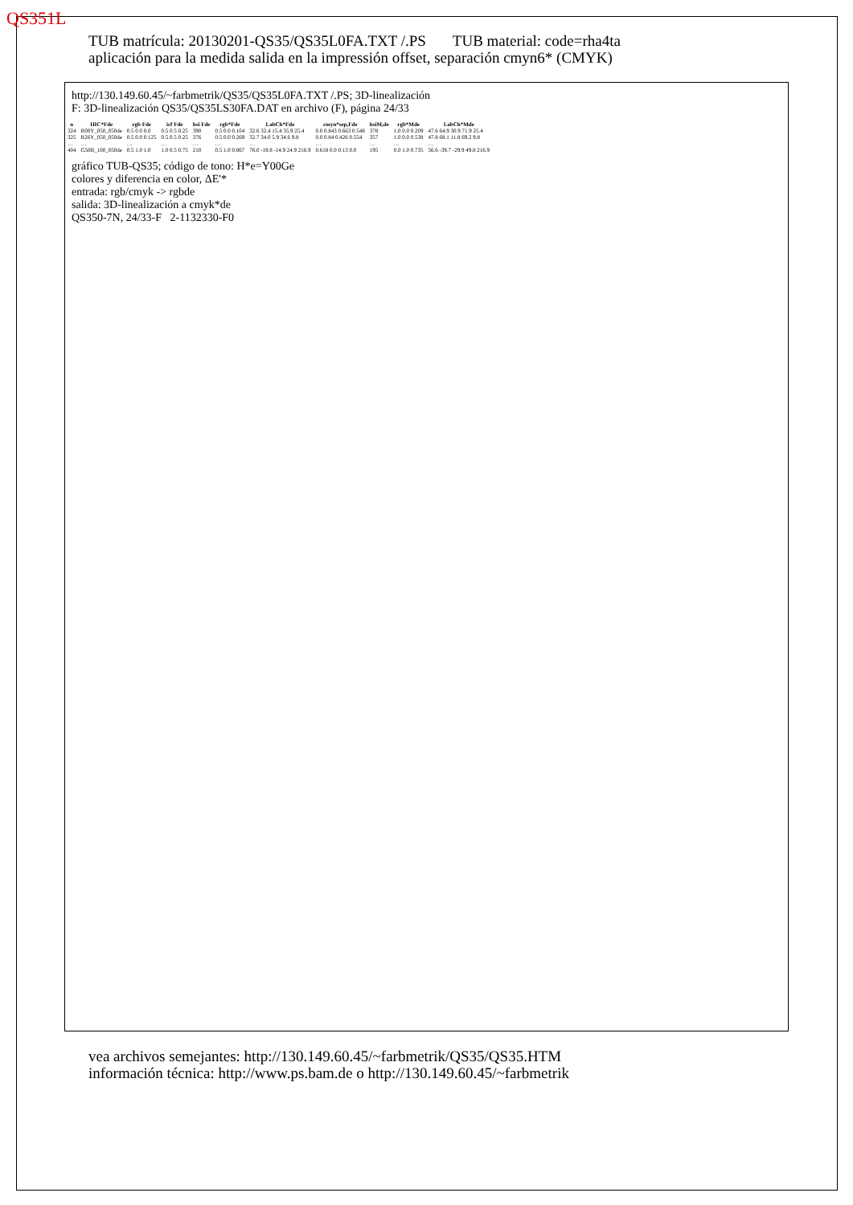QS351L
TUB matrícula: 20130201-QS35/QS35L0FA.TXT /.PS TUB material: code=rha4ta
aplicación para la medida salida en la impressión offset, separación cmyn6* (CMYK)
http://130.149.60.45/~farbmetrik/QS35/QS35L0FA.TXT /.PS; 3D-linealización
F: 3D-linealización QS35/QS35LS30FA.DAT en archivo (F), página 24/33
| n | HIC*Fde | rgb Fde | icf Fde | hsi Fde | rgb*Fde | LabCh*Fde | cmyn*sep,Fde | hsiM,de | rgb*Mde | LabCh*Mde |
| --- | --- | --- | --- | --- | --- | --- | --- | --- | --- | --- |
| 324 | R00Y_050_050de | 0.5 0.0 0.0 | 0.5 0.5 0.25 | 390 | 0.5 0.0 0.104 | 32.6 32.4 15.4 35.9 25.4 | 0.0 0.843 0.663 0.548 | 378 | 1.0 0.0 0.209 | 47.6 64.9 30.9 71.9 25.4 |
| 325 | R26Y_050_050de | 0.5 0.0 0.125 | 0.5 0.5 0.25 | 376 | 0.5 0.0 0.269 | 32.7 34.0 5.9 34.6 9.8 | 0.0 0.84 0.426 0.554 | 357 | 1.0 0.0 0.538 | 47.8 68.1 11.8 69.2 9.8 |
| … | … | … | … | … | … | … | … | … | … | … |
| 404 | G50B_100_050de | 0.5 1.0 1.0 | 1.0 0.5 0.75 | 210 | 0.5 1.0 0.867 | 76.0 -19.8 -14.9 24.9 216.9 | 0.618 0.0 0.13 0.0 | 195 | 0.0 1.0 0.735 | 56.6 -39.7 -29.9 49.8 216.9 |
gráfico TUB-QS35; código de tono: H*e=Y00Ge
colores y diferencia en color, ΔE'*
entrada: rgb/cmyk -> rgbde
salida: 3D-linealización a cmyk*de
QS350-7N, 24/33-F 2-1132330-F0
vea archivos semejantes: http://130.149.60.45/~farbmetrik/QS35/QS35.HTM
información técnica: http://www.ps.bam.de o http://130.149.60.45/~farbmetrik